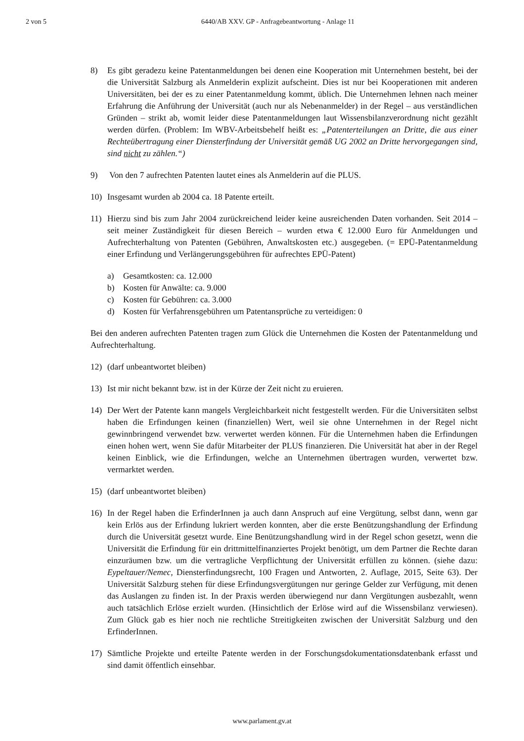2 von 5 6440/AB XXV. GP - Anfragebeantwortung - Anlage 11
8) Es gibt geradezu keine Patentanmeldungen bei denen eine Kooperation mit Unternehmen besteht, bei der die Universität Salzburg als Anmelderin explizit aufscheint. Dies ist nur bei Kooperationen mit anderen Universitäten, bei der es zu einer Patentanmeldung kommt, üblich. Die Unternehmen lehnen nach meiner Erfahrung die Anführung der Universität (auch nur als Nebenanmelder) in der Regel – aus verständlichen Gründen – strikt ab, womit leider diese Patentanmeldungen laut Wissensbilanzverordnung nicht gezählt werden dürfen. (Problem: Im WBV-Arbeitsbehelf heißt es: „Patenterteilungen an Dritte, die aus einer Rechteübertragung einer Diensterfindung der Universität gemäß UG 2002 an Dritte hervorgegangen sind, sind nicht zu zählen.“)
9) Von den 7 aufrechten Patenten lautet eines als Anmelderin auf die PLUS.
10) Insgesamt wurden ab 2004 ca. 18 Patente erteilt.
11) Hierzu sind bis zum Jahr 2004 zurückreichend leider keine ausreichenden Daten vorhanden. Seit 2014 – seit meiner Zuständigkeit für diesen Bereich – wurden etwa € 12.000 Euro für Anmeldungen und Aufrechterhaltung von Patenten (Gebühren, Anwaltskosten etc.) ausgegeben. (= EPÜ-Patentanmeldung einer Erfindung und Verlängerungsgebühren für aufrechtes EPÜ-Patent)
a) Gesamtkosten: ca. 12.000
b) Kosten für Anwälte: ca. 9.000
c) Kosten für Gebühren: ca. 3.000
d) Kosten für Verfahrensgebühren um Patentansprüche zu verteidigen: 0
Bei den anderen aufrechten Patenten tragen zum Glück die Unternehmen die Kosten der Patentanmeldung und Aufrechterhaltung.
12) (darf unbeantwortet bleiben)
13) Ist mir nicht bekannt bzw. ist in der Kürze der Zeit nicht zu eruieren.
14) Der Wert der Patente kann mangels Vergleichbarkeit nicht festgestellt werden. Für die Universitäten selbst haben die Erfindungen keinen (finanziellen) Wert, weil sie ohne Unternehmen in der Regel nicht gewinnbringend verwendet bzw. verwertet werden können. Für die Unternehmen haben die Erfindungen einen hohen wert, wenn Sie dafür Mitarbeiter der PLUS finanzieren. Die Universität hat aber in der Regel keinen Einblick, wie die Erfindungen, welche an Unternehmen übertragen wurden, verwertet bzw. vermarktet werden.
15) (darf unbeantwortet bleiben)
16) In der Regel haben die ErfinderInnen ja auch dann Anspruch auf eine Vergütung, selbst dann, wenn gar kein Erlös aus der Erfindung lukriert werden konnten, aber die erste Benützungshandlung der Erfindung durch die Universität gesetzt wurde. Eine Benützungshandlung wird in der Regel schon gesetzt, wenn die Universität die Erfindung für ein drittmittelfinanziertes Projekt benötigt, um dem Partner die Rechte daran einzuräumen bzw. um die vertragliche Verpflichtung der Universität erfüllen zu können. (siehe dazu: Eypeltauer/Nemec, Diensterfindungsrecht, 100 Fragen und Antworten, 2. Auflage, 2015, Seite 63). Der Universität Salzburg stehen für diese Erfindungsvergütungen nur geringe Gelder zur Verfügung, mit denen das Auslangen zu finden ist. In der Praxis werden überwiegend nur dann Vergütungen ausbezahlt, wenn auch tatsächlich Erlöse erzielt wurden. (Hinsichtlich der Erlöse wird auf die Wissensbilanz verwiesen). Zum Glück gab es hier noch nie rechtliche Streitigkeiten zwischen der Universität Salzburg und den ErfinderInnen.
17) Sämtliche Projekte und erteilte Patente werden in der Forschungsdokumentationsdatenbank erfasst und sind damit öffentlich einsehbar.
www.parlament.gv.at